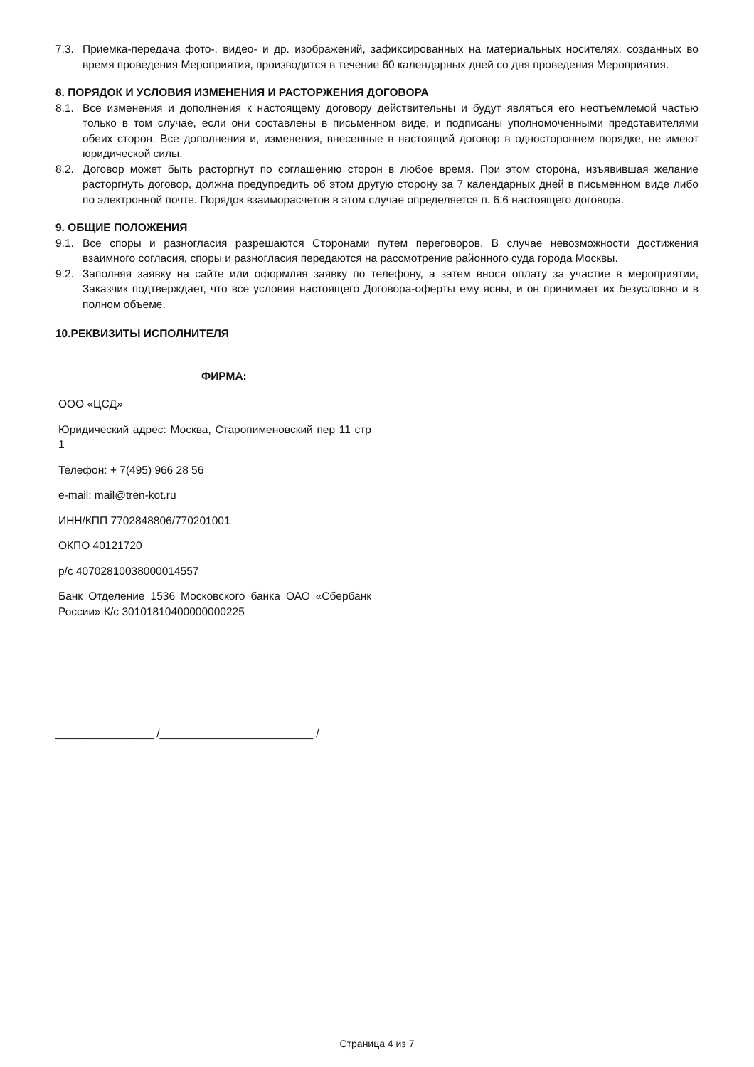7.3. Приемка-передача фото-, видео- и др. изображений, зафиксированных на материальных носителях, созданных во время проведения Мероприятия, производится в течение 60 календарных дней со дня проведения Мероприятия.
8. ПОРЯДОК И УСЛОВИЯ ИЗМЕНЕНИЯ И РАСТОРЖЕНИЯ ДОГОВОРА
8.1. Все изменения и дополнения к настоящему договору действительны и будут являться его неотъемлемой частью только в том случае, если они составлены в письменном виде, и подписаны уполномоченными представителями обеих сторон. Все дополнения и, изменения, внесенные в настоящий договор в одностороннем порядке, не имеют юридической силы.
8.2. Договор может быть расторгнут по соглашению сторон в любое время. При этом сторона, изъявившая желание расторгнуть договор, должна предупредить об этом другую сторону за 7 календарных дней в письменном виде либо по электронной почте. Порядок взаиморасчетов в этом случае определяется п. 6.6 настоящего договора.
9. ОБЩИЕ ПОЛОЖЕНИЯ
9.1. Все споры и разногласия разрешаются Сторонами путем переговоров. В случае невозможности достижения взаимного согласия, споры и разногласия передаются на рассмотрение районного суда города Москвы.
9.2. Заполняя заявку на сайте или оформляя заявку по телефону, а затем внося оплату за участие в мероприятии, Заказчик подтверждает, что все условия настоящего Договора-оферты ему ясны, и он принимает их безусловно и в полном объеме.
10.РЕКВИЗИТЫ ИСПОЛНИТЕЛЯ
ФИРМА:
ООО «ЦСД»
Юридический адрес: Москва, Старопименовский пер 11 стр 1
Телефон: + 7(495) 966 28 56
e-mail: mail@tren-kot.ru
ИНН/КПП 7702848806/770201001
ОКПО 40121720
р/с 40702810038000014557
Банк Отделение 1536 Московского банка ОАО «Сбербанк России» К/с 30101810400000000225
________________ /_________________________ /
Страница 4 из 7